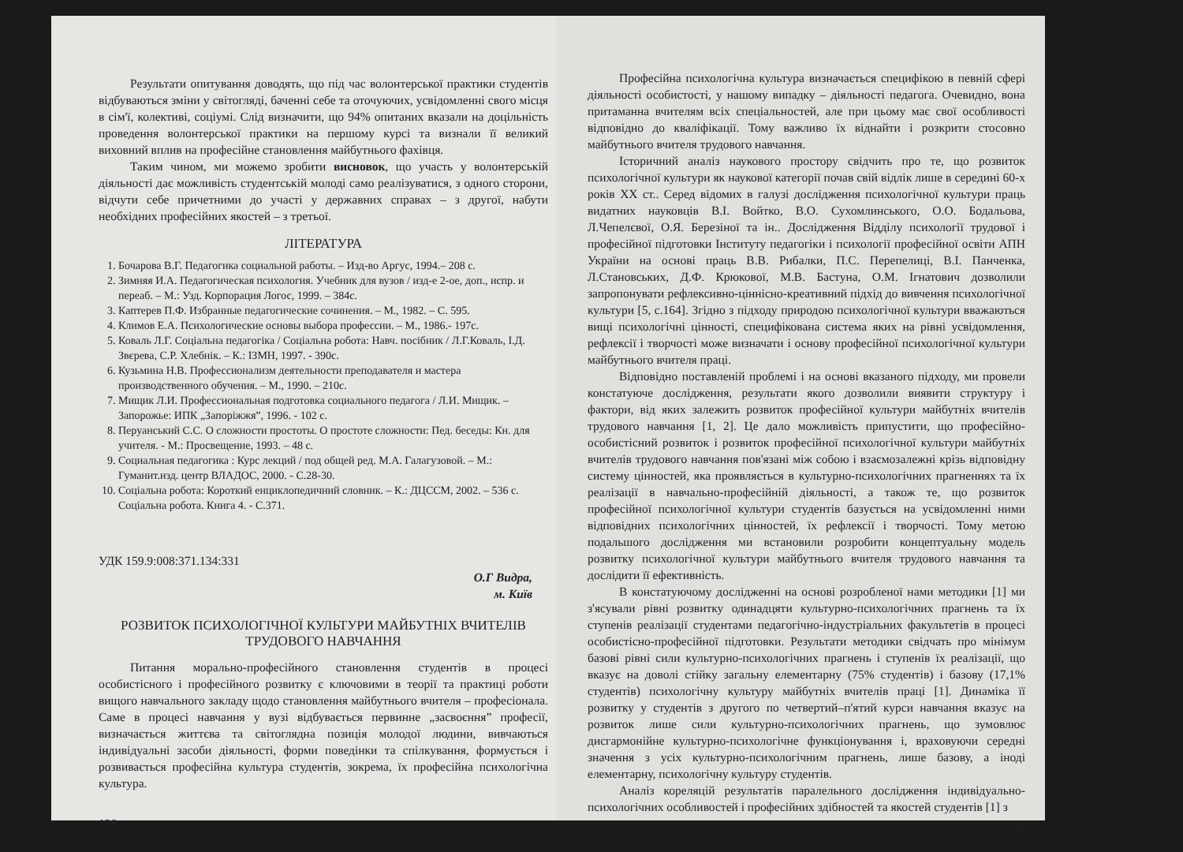Результати опитування доводять, що під час волонтерської практики студентів відбуваються зміни у світогляді, баченні себе та оточуючих, усвідомленні свого місця в сім'ї, колективі, соціумі. Слід визначити, що 94% опитаних вказали на доцільність проведення волонтерської практики на першому курсі та визнали її великий виховний вплив на професійне становлення майбутнього фахівця.
Таким чином, ми можемо зробити висновок, що участь у волонтерській діяльності дає можливість студентській молоді само реалізуватися, з одного сторони, відчути себе причетними до участі у державних справах – з другої, набути необхідних професійних якостей – з третьої.
ЛІТЕРАТУРА
1. Бочарова В.Г. Педагогика социальной работы. – Изд-во Аргус, 1994.– 208 с.
2. Зимняя И.А. Педагогическая психология. Учебник для вузов / изд-е 2-ое, доп., испр. и переаб. – М.: Узд. Корпорация Логос, 1999. – 384с.
3. Каптерев П.Ф. Избранные педагогические сочинения. – М., 1982. – С. 595.
4. Климов Е.А. Психологические основы выбора профессии. – М., 1986.- 197с.
5. Коваль Л.Г. Соціальна педагогіка / Соціальна робота: Навч. посібник / Л.Г.Коваль, І.Д. Звєрева, С.Р. Хлебнік. – К.: ІЗМН, 1997. - 390с.
6. Кузьмина Н.В. Профессионализм деятельности преподавателя и мастера производственного обучения. – М., 1990. – 210с.
7. Мищик Л.И. Профессиональная подготовка социального педагога / Л.И. Мищик. – Запорожье: ИПК „Запоріжжя”, 1996. - 102 с.
8. Перуанський С.С. О сложности простоты. О простоте сложности: Пед. беседы: Кн. для учителя. - М.: Просвещение, 1993. – 48 с.
9. Социальная педагогика : Курс лекций / под общей ред. М.А. Галагузовой. – М.: Гуманит.изд. центр ВЛАДОС, 2000. - С.28-30.
10. Соціальна робота: Короткий енциклопедичний словник. – К.: ДЦССМ, 2002. – 536 с. Соціальна робота. Книга 4. - С.371.
УДК 159.9:008:371.134:331
О.Г Видра,
м. Київ
РОЗВИТОК ПСИХОЛОГІЧНОЇ КУЛЬТУРИ МАЙБУТНІХ ВЧИТЕЛІВ
ТРУДОВОГО НАВЧАННЯ
Питання морально-професійного становлення студентів в процесі особистісного і професійного розвитку є ключовими в теорії та практиці роботи вищого навчального закладу щодо становлення майбутнього вчителя – професіонала. Саме в процесі навчання у вузі відбувається первинне „засвоєння” професії, визначається життєва та світоглядна позиція молодої людини, вивчаються індивідуальні засоби діяльності, форми поведінки та спілкування, формується і розвивається професійна культура студентів, зокрема, їх професійна психологічна культура.
138
Професійна психологічна культура визначається специфікою в певній сфері діяльності особистості, у нашому випадку – діяльності педагога. Очевидно, вона притаманна вчителям всіх спеціальностей, але при цьому має свої особливості відповідно до кваліфікації. Тому важливо їх віднайти і розкрити стосовно майбутнього вчителя трудового навчання.
Історичний аналіз наукового простору свідчить про те, що розвиток психологічної культури як наукової категорії почав свій відлік лише в середині 60-х років ХХ ст.. Серед відомих в галузі дослідження психологічної культури праць видатних науковців В.І. Войтко, В.О. Сухомлинського, О.О. Бодальова, Л.Чепелєвої, О.Я. Березіної та ін.. Дослідження Відділу психології трудової і професійної підготовки Інституту педагогіки і психології професійної освіти АПН України на основі праць В.В. Рибалки, П.С. Перепелиці, В.І. Панченка, Л.Становських, Д.Ф. Крюкової, М.В. Бастуна, О.М. Ігнатович дозволили запропонувати рефлексивно-ціннісно-креативний підхід до вивчення психологічної культури [5, с.164]. Згідно з підходу природою психологічної культури вважаються вищі психологічні цінності, специфікована система яких на рівні усвідомлення, рефлексії і творчості може визначати і основу професійної психологічної культури майбутнього вчителя праці.
Відповідно поставленій проблемі і на основі вказаного підходу, ми провели констатуюче дослідження, результати якого дозволили виявити структуру і фактори, від яких залежить розвиток професійної культури майбутніх вчителів трудового навчання [1, 2]. Це дало можливість припустити, що професійно-особистісний розвиток і розвиток професійної психологічної культури майбутніх вчителів трудового навчання пов'язані між собою і взаємозалежні крізь відповідну систему цінностей, яка проявляється в культурно-психологічних прагненнях та їх реалізації в навчально-професійній діяльності, а також те, що розвиток професійної психологічної культури студентів базується на усвідомленні ними відповідних психологічних цінностей, їх рефлексії і творчості. Тому метою подальшого дослідження ми встановили розробити концептуальну модель розвитку психологічної культури майбутнього вчителя трудового навчання та дослідити її ефективність.
В констатуючому дослідженні на основі розробленої нами методики [1] ми з'ясували рівні розвитку одинадцяти культурно-психологічних прагнень та їх ступенів реалізації студентами педагогічно-індустріальних факультетів в процесі особистісно-професійної підготовки. Результати методики свідчать про мінімум базові рівні сили культурно-психологічних прагнень і ступенів їх реалізації, що вказує на доволі стійку загальну елементарну (75% студентів) і базову (17,1% студентів) психологічну культуру майбутніх вчителів праці [1]. Динаміка її розвитку у студентів з другого по четвертий–п'ятий курси навчання вказує на розвиток лише сили культурно-психологічних прагнень, що зумовлює дисгармонійне культурно-психологічне функціонування і, враховуючи середні значення з усіх культурно-психологічним прагнень, лише базову, а іноді елементарну, психологічну культуру студентів.
Аналіз кореляцій результатів паралельного дослідження індивідуально-психологічних особливостей і професійних здібностей та якостей студентів [1] з
139